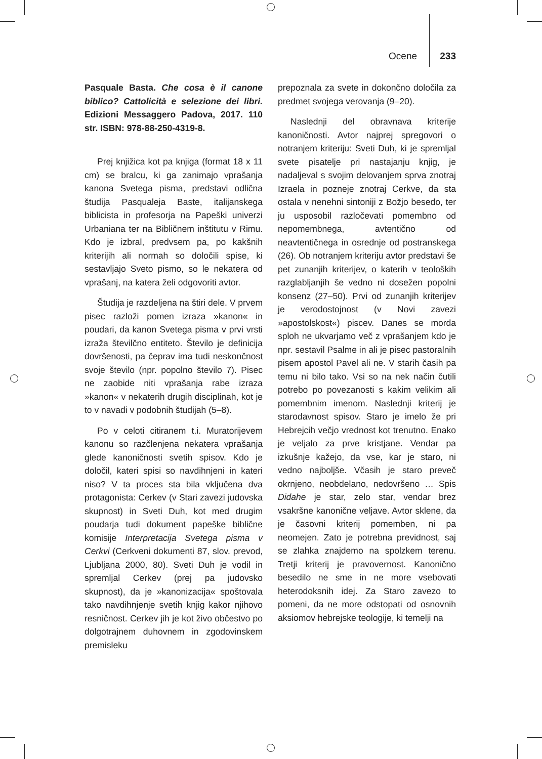Ocene 233
Pasquale Basta. Che cosa è il canone biblico? Cattolicità e selezione dei libri. Edizioni Messaggero Padova, 2017. 110 str. ISBN: 978-88-250-4319-8.
Prej knjižica kot pa knjiga (format 18 x 11 cm) se bralcu, ki ga zanimajo vprašanja kanona Svetega pisma, predstavi odlična študija Pasqualeja Baste, italijanskega biblicista in profesorja na Papeški univerzi Urbaniana ter na Bibličnem inštitutu v Rimu. Kdo je izbral, predvsem pa, po kakšnih kriterijih ali normah so določili spise, ki sestavljajo Sveto pismo, so le nekatera od vprašanj, na katera želi odgovoriti avtor.
Študija je razdeljena na štiri dele. V prvem pisec razloži pomen izraza »kanon« in poudari, da kanon Svetega pisma v prvi vrsti izraža številčno entiteto. Število je definicija dovršenosti, pa čeprav ima tudi neskončnost svoje število (npr. popolno število 7). Pisec ne zaobide niti vprašanja rabe izraza »kanon« v nekaterih drugih disciplinah, kot je to v navadi v podobnih študijah (5–8).
Po v celoti citiranem t.i. Muratorijevem kanonu so razčlenjena nekatera vprašanja glede kanoničnosti svetih spisov. Kdo je določil, kateri spisi so navdihnjeni in kateri niso? V ta proces sta bila vključena dva protagonista: Cerkev (v Stari zavezi judovska skupnost) in Sveti Duh, kot med drugim poudarja tudi dokument papeške biblične komisije Interpretacija Svetega pisma v Cerkvi (Cerkveni dokumenti 87, slov. prevod, Ljubljana 2000, 80). Sveti Duh je vodil in spremljal Cerkev (prej pa judovsko skupnost), da je »kanonizacija« spoštovala tako navdihnjenje svetih knjig kakor njihovo resničnost. Cerkev jih je kot živo občestvo po dolgotrajnem duhovnem in zgodovinskem premisleku
prepoznala za svete in dokončno določila za predmet svojega verovanja (9–20).
Naslednji del obravnava kriterije kanoničnosti. Avtor najprej spregovori o notranjem kriteriju: Sveti Duh, ki je spremljal svete pisatelje pri nastajanju knjig, je nadaljeval s svojim delovanjem sprva znotraj Izraela in pozneje znotraj Cerkve, da sta ostala v nenehni sintoniji z Božjo besedo, ter ju usposobil razločevati pomembno od nepomembnega, avtentično od neavtentičnega in osrednje od postranskega (26). Ob notranjem kriteriju avtor predstavi še pet zunanjih kriterijev, o katerih v teoloških razglabljanjih še vedno ni dosežen popolni konsenz (27–50). Prvi od zunanjih kriterijev je verodostojnost (v Novi zavezi »apostolskost«) piscev. Danes se morda sploh ne ukvarjamo več z vprašanjem kdo je npr. sestavil Psalme in ali je pisec pastoralnih pisem apostol Pavel ali ne. V starih časih pa temu ni bilo tako. Vsi so na nek način čutili potrebo po povezanosti s kakim velikim ali pomembnim imenom. Naslednji kriterij je starodavnost spisov. Staro je imelo že pri Hebrejcih večjo vrednost kot trenutno. Enako je veljalo za prve kristjane. Vendar pa izkušnje kažejo, da vse, kar je staro, ni vedno najboljše. Včasih je staro preveč okrnjeno, neobdelano, nedovršeno … Spis Didahe je star, zelo star, vendar brez vsakršne kanonične veljave. Avtor sklene, da je časovni kriterij pomemben, ni pa neomejen. Zato je potrebna previdnost, saj se zlahka znajdemo na spolzkem terenu. Tretji kriterij je pravovernost. Kanonično besedilo ne sme in ne more vsebovati heterodoksnih idej. Za Staro zavezo to pomeni, da ne more odstopati od osnovnih aksiomov hebrejske teologije, ki temelji na